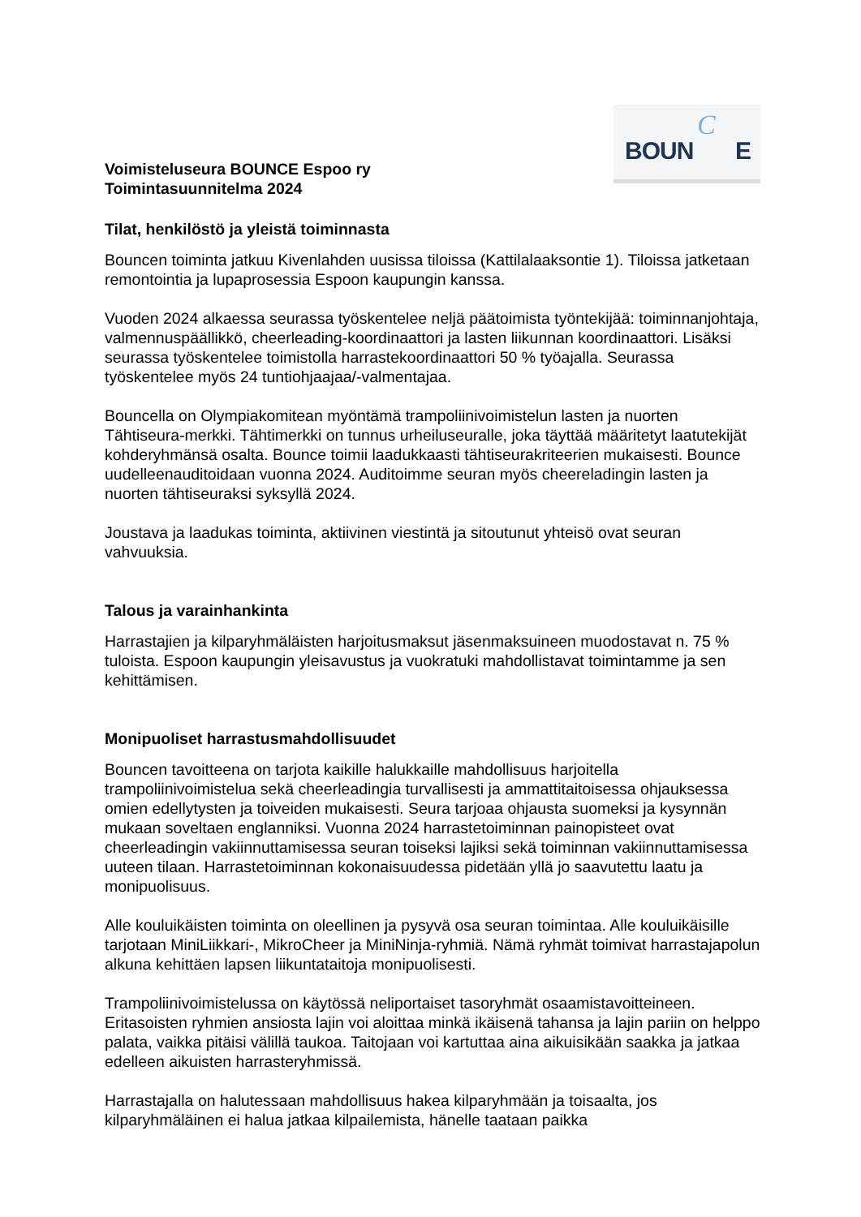BOUN
C
E
Voimisteluseura BOUNCE Espoo ry
Toimintasuunnitelma 2024
Tilat, henkilöstö ja yleistä toiminnasta
Bouncen toiminta jatkuu Kivenlahden uusissa tiloissa (Kattilalaaksontie 1). Tiloissa jatketaan remontointia ja lupaprosessia Espoon kaupungin kanssa.
Vuoden 2024 alkaessa seurassa työskentelee neljä päätoimista työntekijää: toiminnanjohtaja, valmennuspäällikkö, cheerleading-koordinaattori ja lasten liikunnan koordinaattori. Lisäksi seurassa työskentelee toimistolla harrastekoordinaattori 50 % työajalla. Seurassa työskentelee myös 24 tuntiohjaajaa/-valmentajaa.
Bouncella on Olympiakomitean myöntämä trampoliinivoimistelun lasten ja nuorten Tähtiseura-merkki. Tähtimerkki on tunnus urheiluseuralle, joka täyttää määritetyt laatutekijät kohderyhmänsä osalta. Bounce toimii laadukkaasti tähtiseurakriteerien mukaisesti. Bounce uudelleenauditoidaan vuonna 2024. Auditoimme seuran myös cheereladingin lasten ja nuorten tähtiseuraksi syksyllä 2024.
Joustava ja laadukas toiminta, aktiivinen viestintä ja sitoutunut yhteisö ovat seuran vahvuuksia.
Talous ja varainhankinta
Harrastajien ja kilparyhmäläisten harjoitusmaksut jäsenmaksuineen muodostavat n. 75 % tuloista. Espoon kaupungin yleisavustus ja vuokratuki mahdollistavat toimintamme ja sen kehittämisen.
Monipuoliset harrastusmahdollisuudet
Bouncen tavoitteena on tarjota kaikille halukkaille mahdollisuus harjoitella trampoliinivoimistelua sekä cheerleadingia turvallisesti ja ammattitaitoisessa ohjauksessa omien edellytysten ja toiveiden mukaisesti. Seura tarjoaa ohjausta suomeksi ja kysynnän mukaan soveltaen englanniksi. Vuonna 2024 harrastetoiminnan painopisteet ovat cheerleadingin vakiinnuttamisessa seuran toiseksi lajiksi sekä toiminnan vakiinnuttamisessa uuteen tilaan. Harrastetoiminnan kokonaisuudessa pidetään yllä jo saavutettu laatu ja monipuolisuus.
Alle kouluikäisten toiminta on oleellinen ja pysyvä osa seuran toimintaa. Alle kouluikäisille tarjotaan MiniLiikkari-, MikroCheer ja MiniNinja-ryhmiä. Nämä ryhmät toimivat harrastajapolun alkuna kehittäen lapsen liikuntataitoja monipuolisesti.
Trampoliinivoimistelussa on käytössä neliportaiset tasoryhmät osaamistavoitteineen. Eritasoisten ryhmien ansiosta lajin voi aloittaa minkä ikäisenä tahansa ja lajin pariin on helppo palata, vaikka pitäisi välillä taukoa. Taitojaan voi kartuttaa aina aikuisikään saakka ja jatkaa edelleen aikuisten harrasteryhmissä.
Harrastajalla on halutessaan mahdollisuus hakea kilparyhmään ja toisaalta, jos kilparyhmäläinen ei halua jatkaa kilpailemista, hänelle taataan paikka